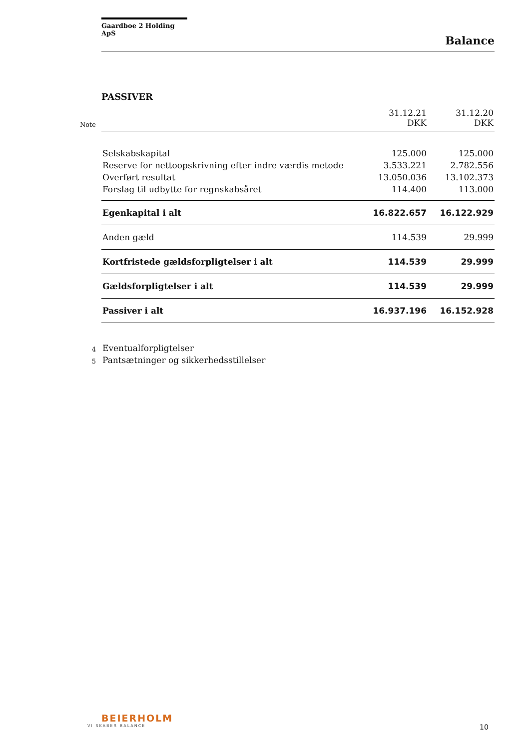Gaardboe 2 Holding ApS
Balance
PASSIVER
| Note | | 31.12.21 DKK | 31.12.20 DKK |
| --- | --- | --- | --- |
| | Selskabskapital | 125.000 | 125.000 |
| | Reserve for nettoopskrivning efter indre værdis metode | 3.533.221 | 2.782.556 |
| | Overført resultat | 13.050.036 | 13.102.373 |
| | Forslag til udbytte for regnskabsåret | 114.400 | 113.000 |
| | Egenkapital i alt | 16.822.657 | 16.122.929 |
| | Anden gæld | 114.539 | 29.999 |
| | Kortfristede gældsforpligtelser i alt | 114.539 | 29.999 |
| | Gældsforpligtelser i alt | 114.539 | 29.999 |
| | Passiver i alt | 16.937.196 | 16.152.928 |
| 4 | Eventualforpligtelser | | |
| 5 | Pantsætninger og sikkerhedsstillelser | | |
BEIERHOLM
VI SKABER BALANCE
10